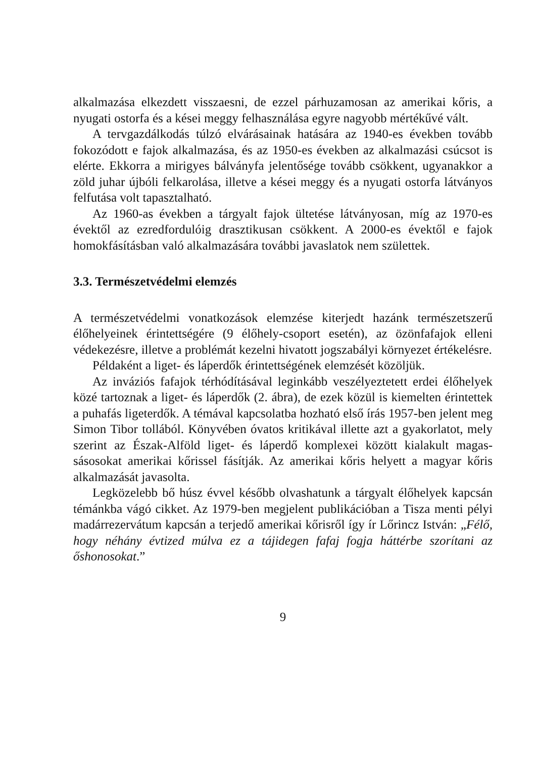alkalmazása elkezdett visszaesni, de ezzel párhuzamosan az amerikai kőris, a nyugati ostorfa és a kései meggy felhasználása egyre nagyobb mértékűvé vált.
A tervgazdálkodás túlzó elvárásainak hatására az 1940-es években tovább fokozódott e fajok alkalmazása, és az 1950-es években az alkalmazási csúcsot is elérte. Ekkorra a mirigyes bálványfa jelentő­sége tovább csökkent, ugyanakkor a zöld juhar újbóli felkarolása, illetve a kései meggy és a nyugati ostorfa látványos felfutása volt tapasztalható.
Az 1960-as években a tárgyalt fajok ültetése látványosan, míg az 1970-es évektől az ezredfordulóig drasztikusan csökkent. A 2000-es évektől e fajok homokfásításban való alkalmazására további javas­latok nem születtek.
3.3. Természetvédelmi elemzés
A természetvédelmi vonatkozások elemzése kiterjedt hazánk termé­szetszerű élőhelyeinek érintettségére (9 élőhely-csoport esetén), az özönfafajok elleni védekezésre, illetve a problémát kezelni hivatott jogszabályi környezet értékelésre.
Példaként a liget- és láperdők érintettségének elemzését közöljük.
Az inváziós fafajok térhódításával leginkább veszélyeztetett erdei élőhelyek közé tartoznak a liget- és láperdők (2. ábra), de ezek közül is kiemelten érintettek a puhafás ligeterdők. A témával kapcsolatba hozható első írás 1957-ben jelent meg Simon Tibor tollából. Könyvében óvatos kritikával illette azt a gyakorlatot, mely szerint az Észak-Alföld liget- és láperdő komplexei között kialakult magas­sásosokat amerikai kőrissel fásítják. Az amerikai kőris helyett a magyar kőris alkalmazását javasolta.
Legközelebb bő húsz évvel később olvashatunk a tárgyalt élőhelyek kapcsán témánkba vágó cikket. Az 1979-ben megjelent publikációban a Tisza menti pélyi madárrezervátum kapcsán a terjedő amerikai kőrisről így ír Lőrincz István: „Félő, hogy néhány évtized múlva ez a tájidegen fafaj fogja háttérbe szorítani az őshonosokat.”
9